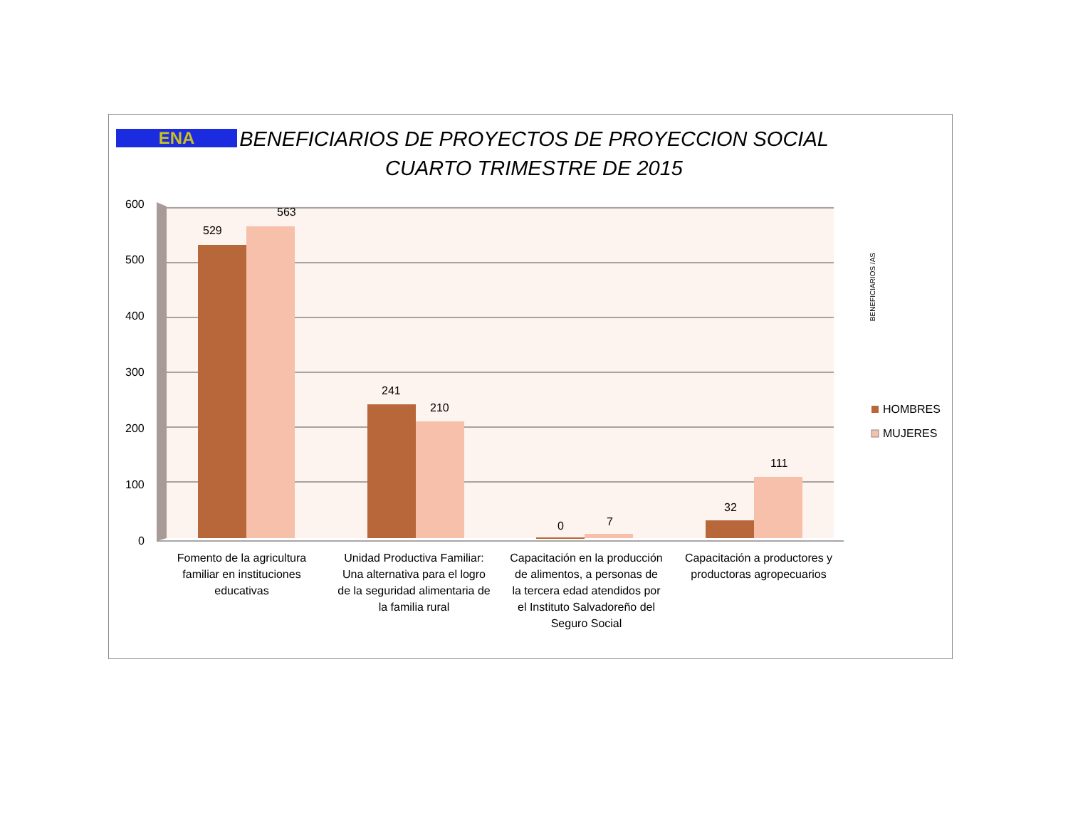ENA
BENEFICIARIOS DE PROYECTOS DE PROYECCION SOCIAL
CUARTO TRIMESTRE DE 2015
600
500
400
300
200
100
0
529
563
241
210
0 7
32
111
Fomento de la agricultura familiar en instituciones educativas
Unidad Productiva Familiar: Una alternativa para el logro de la seguridad alimentaria de la familia rural
Capacitación en la producción de alimentos, a personas de la tercera edad atendidos por el Instituto Salvadoreño del Seguro Social
Capacitación a productores y productoras agropecuarios
HOMBRES
MUJERES
BENEFICIARIOS /AS